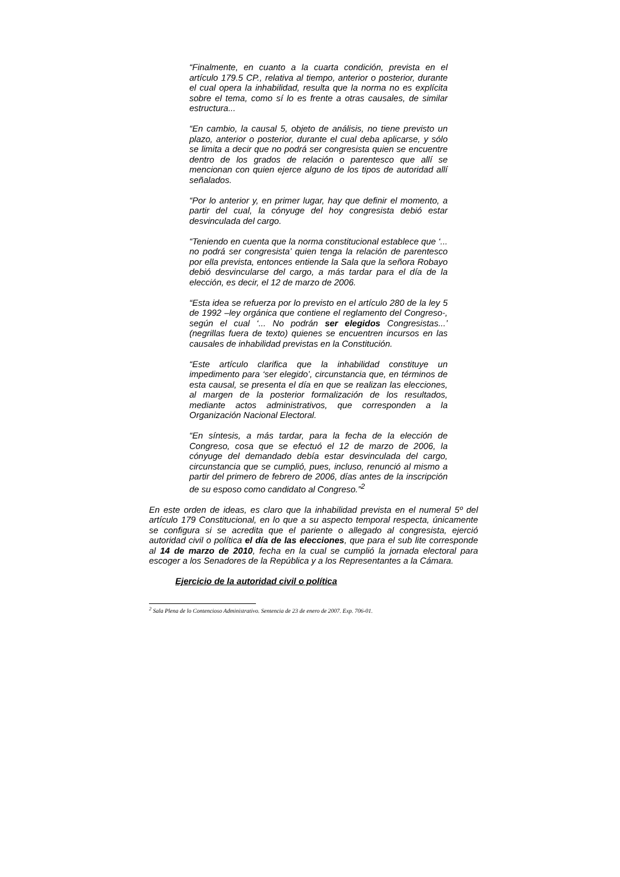“Finalmente, en cuanto a la cuarta condición, prevista en el artículo 179.5 CP., relativa al tiempo, anterior o posterior, durante el cual opera la inhabilidad, resulta que la norma no es explícita sobre el tema, como sí lo es frente a otras causales, de similar estructura...
“En cambio, la causal 5, objeto de análisis, no tiene previsto un plazo, anterior o posterior, durante el cual deba aplicarse, y sólo se limita a decir que no podrá ser congresista quien se encuentre dentro de los grados de relación o parentesco que allí se mencionan con quien ejerce alguno de los tipos de autoridad allí señalados.
“Por lo anterior y, en primer lugar, hay que definir el momento, a partir del cual, la cónyuge del hoy congresista debió estar desvinculada del cargo.
“Teniendo en cuenta que la norma constitucional establece que ‘... no podrá ser congresista’ quien tenga la relación de parentesco por ella prevista, entonces entiende la Sala que la señora Robayo debió desvincularse del cargo, a más tardar para el día de la elección, es decir, el 12 de marzo de 2006.
“Esta idea se refuerza por lo previsto en el artículo 280 de la ley 5 de 1992 –ley orgánica que contiene el reglamento del Congreso-, según el cual ‘... No podrán ser elegidos Congresistas...’ (negrillas fuera de texto) quienes se encuentren incursos en las causales de inhabilidad previstas en la Constitución.
“Este artículo clarifica que la inhabilidad constituye un impedimento para ‘ser elegido’, circunstancia que, en términos de esta causal, se presenta el día en que se realizan las elecciones, al margen de la posterior formalización de los resultados, mediante actos administrativos, que corresponden a la Organización Nacional Electoral.
“En síntesis, a más tardar, para la fecha de la elección de Congreso, cosa que se efectuó el 12 de marzo de 2006, la cónyuge del demandado debía estar desvinculada del cargo, circunstancia que se cumplió, pues, incluso, renunció al mismo a partir del primero de febrero de 2006, días antes de la inscripción de su esposo como candidato al Congreso.”<sup>2</sup>
En este orden de ideas, es claro que la inhabilidad prevista en el numeral 5º del artículo 179 Constitucional, en lo que a su aspecto temporal respecta, únicamente se configura si se acredita que el pariente o allegado al congresista, ejerció autoridad civil o política el día de las elecciones, que para el sub lite corresponde al 14 de marzo de 2010, fecha en la cual se cumplió la jornada electoral para escoger a los Senadores de la República y a los Representantes a la Cámara.
Ejercicio de la autoridad civil o política
<sup>2</sup> Sala Plena de lo Contencioso Administrativo. Sentencia de 23 de enero de 2007. Exp. 706-01.